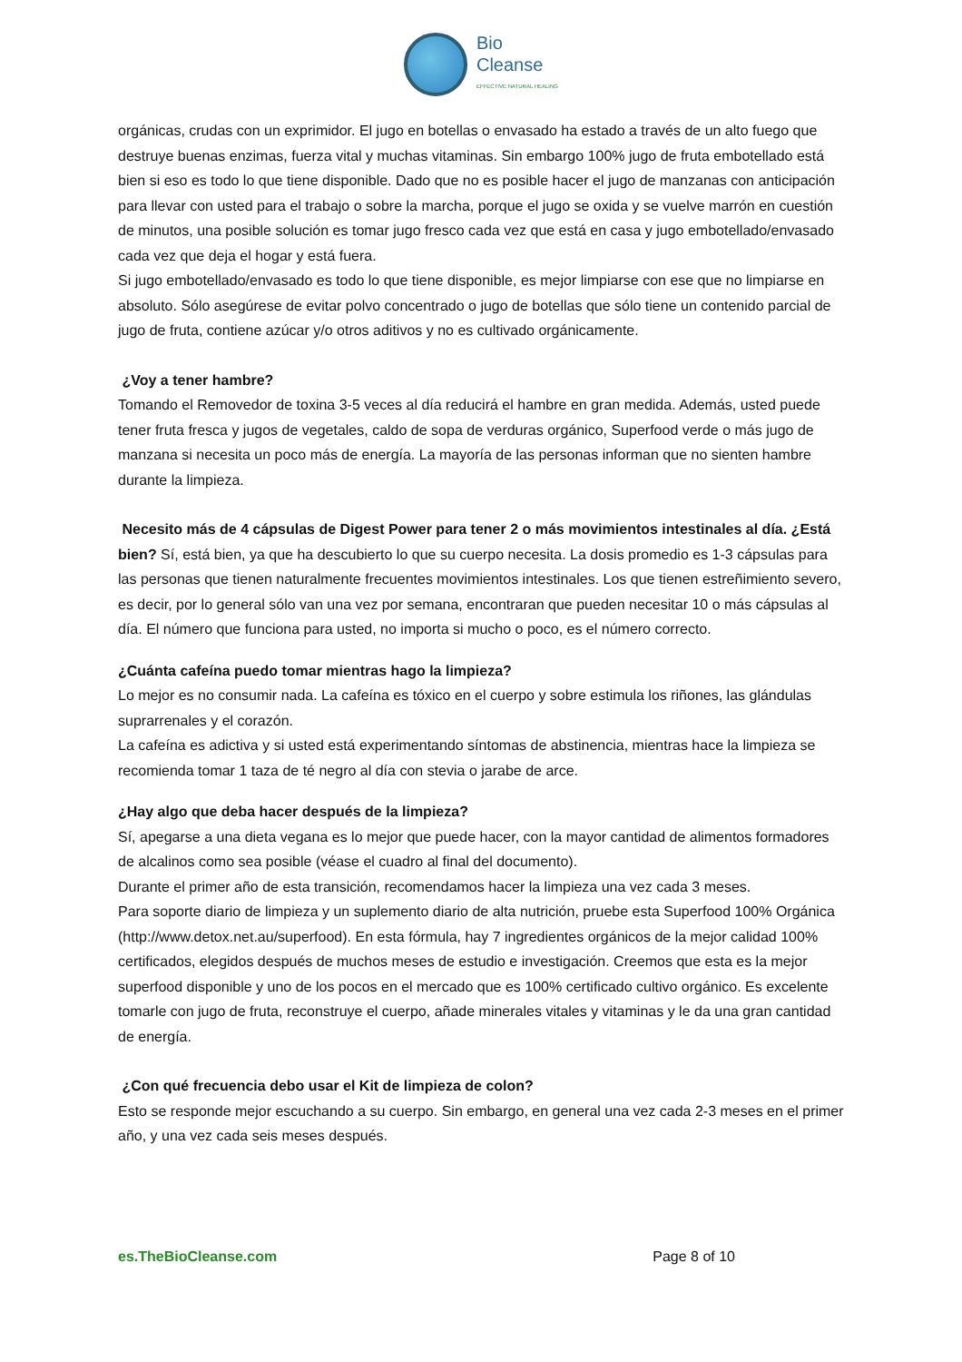Bio
Cleanse
EFFECTIVE NATURAL HEALING
orgánicas, crudas con un exprimidor. El jugo en botellas o envasado ha estado a través de un alto fuego que destruye buenas enzimas, fuerza vital y muchas vitaminas. Sin embargo 100% jugo de fruta embotellado está bien si eso es todo lo que tiene disponible. Dado que no es posible hacer el jugo de manzanas con anticipación para llevar con usted para el trabajo o sobre la marcha, porque el jugo se oxida y se vuelve marrón en cuestión de minutos, una posible solución es tomar jugo fresco cada vez que está en casa y jugo embotellado/envasado cada vez que deja el hogar y está fuera.
Si jugo embotellado/envasado es todo lo que tiene disponible, es mejor limpiarse con ese que no limpiarse en absoluto. Sólo asegúrese de evitar polvo concentrado o jugo de botellas que sólo tiene un contenido parcial de jugo de fruta, contiene azúcar y/o otros aditivos y no es cultivado orgánicamente.
¿Voy a tener hambre?
Tomando el Removedor de toxina 3-5 veces al día reducirá el hambre en gran medida. Además, usted puede tener fruta fresca y jugos de vegetales, caldo de sopa de verduras orgánico, Superfood verde o más jugo de manzana si necesita un poco más de energía. La mayoría de las personas informan que no sienten hambre durante la limpieza.
Necesito más de 4 cápsulas de Digest Power para tener 2 o más movimientos intestinales al día. ¿Está bien? Sí, está bien, ya que ha descubierto lo que su cuerpo necesita. La dosis promedio es 1-3 cápsulas para las personas que tienen naturalmente frecuentes movimientos intestinales. Los que tienen estreñimiento severo, es decir, por lo general sólo van una vez por semana, encontraran que pueden necesitar 10 o más cápsulas al día. El número que funciona para usted, no importa si mucho o poco, es el número correcto.
¿Cuánta cafeína puedo tomar mientras hago la limpieza?
Lo mejor es no consumir nada. La cafeína es tóxico en el cuerpo y sobre estimula los riñones, las glándulas suprarrenales y el corazón.
La cafeína es adictiva y si usted está experimentando síntomas de abstinencia, mientras hace la limpieza se recomienda tomar 1 taza de té negro al día con stevia o jarabe de arce.
¿Hay algo que deba hacer después de la limpieza?
Sí, apegarse a una dieta vegana es lo mejor que puede hacer, con la mayor cantidad de alimentos formadores de alcalinos como sea posible (véase el cuadro al final del documento).
Durante el primer año de esta transición, recomendamos hacer la limpieza una vez cada 3 meses.
Para soporte diario de limpieza y un suplemento diario de alta nutrición, pruebe esta Superfood 100% Orgánica (http://www.detox.net.au/superfood). En esta fórmula, hay 7 ingredientes orgánicos de la mejor calidad 100% certificados, elegidos después de muchos meses de estudio e investigación. Creemos que esta es la mejor superfood disponible y uno de los pocos en el mercado que es 100% certificado cultivo orgánico. Es excelente tomarle con jugo de fruta, reconstruye el cuerpo, añade minerales vitales y vitaminas y le da una gran cantidad de energía.
¿Con qué frecuencia debo usar el Kit de limpieza de colon?
Esto se responde mejor escuchando a su cuerpo. Sin embargo, en general una vez cada 2-3 meses en el primer año, y una vez cada seis meses después.
es.TheBioCleanse.com Page 8 of 10